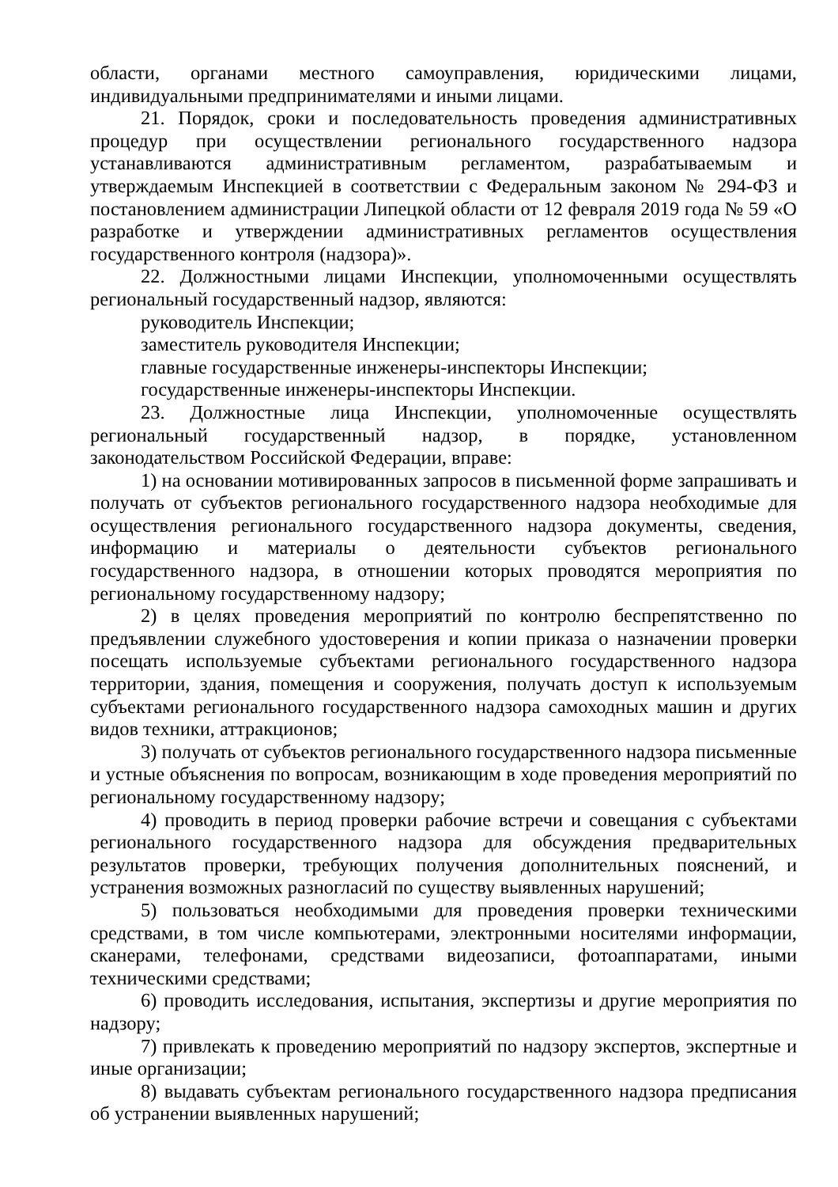области, органами местного самоуправления, юридическими лицами, индивидуальными предпринимателями и иными лицами.
21. Порядок, сроки и последовательность проведения административных процедур при осуществлении регионального государственного надзора устанавливаются административным регламентом, разрабатываемым и утверждаемым Инспекцией в соответствии с Федеральным законом № 294-ФЗ и постановлением администрации Липецкой области от 12 февраля 2019 года № 59 «О разработке и утверждении административных регламентов осуществления государственного контроля (надзора)».
22. Должностными лицами Инспекции, уполномоченными осуществлять региональный государственный надзор, являются:
руководитель Инспекции;
заместитель руководителя Инспекции;
главные государственные инженеры-инспекторы Инспекции;
государственные инженеры-инспекторы Инспекции.
23. Должностные лица Инспекции, уполномоченные осуществлять региональный государственный надзор, в порядке, установленном законодательством Российской Федерации, вправе:
1) на основании мотивированных запросов в письменной форме запрашивать и получать от субъектов регионального государственного надзора необходимые для осуществления регионального государственного надзора документы, сведения, информацию и материалы о деятельности субъектов регионального государственного надзора, в отношении которых проводятся мероприятия по региональному государственному надзору;
2) в целях проведения мероприятий по контролю беспрепятственно по предъявлении служебного удостоверения и копии приказа о назначении проверки посещать используемые субъектами регионального государственного надзора территории, здания, помещения и сооружения, получать доступ к используемым субъектами регионального государственного надзора самоходных машин и других видов техники, аттракционов;
3) получать от субъектов регионального государственного надзора письменные и устные объяснения по вопросам, возникающим в ходе проведения мероприятий по региональному государственному надзору;
4) проводить в период проверки рабочие встречи и совещания с субъектами регионального государственного надзора для обсуждения предварительных результатов проверки, требующих получения дополнительных пояснений, и устранения возможных разногласий по существу выявленных нарушений;
5) пользоваться необходимыми для проведения проверки техническими средствами, в том числе компьютерами, электронными носителями информации, сканерами, телефонами, средствами видеозаписи, фотоаппаратами, иными техническими средствами;
6) проводить исследования, испытания, экспертизы и другие мероприятия по надзору;
7) привлекать к проведению мероприятий по надзору экспертов, экспертные и иные организации;
8) выдавать субъектам регионального государственного надзора предписания об устранении выявленных нарушений;